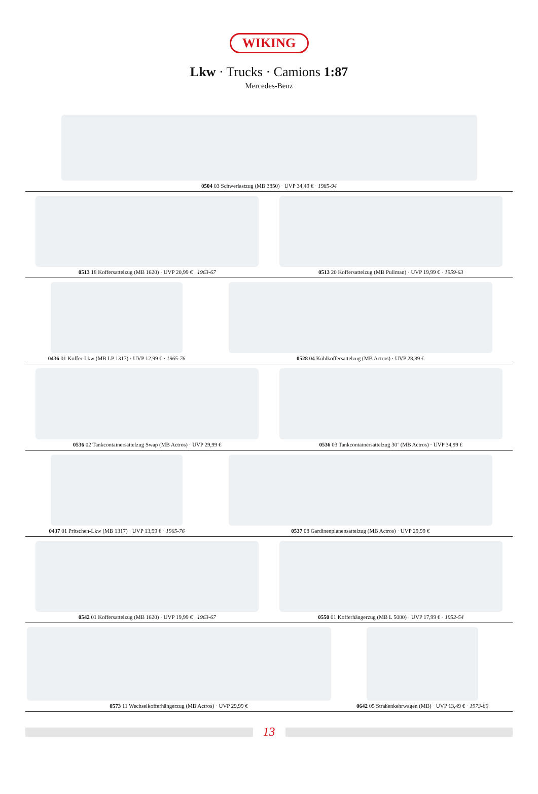WIKING
Lkw · Trucks · Camions 1:87
Mercedes-Benz
0504 03 Schwerlastzug (MB 3850) · UVP 34,49 € · 1985-94
0513 18 Koffersattelzug (MB 1620) · UVP 20,99 € · 1963-67
0513 20 Koffersattelzug (MB Pullman) · UVP 19,99 € · 1959-63
0436 01 Koffer-Lkw (MB LP 1317) · UVP 12,99 € · 1965-76
0528 04 Kühlkoffersattelzug (MB Actros) · UVP 28,89 €
0536 02 Tankcontainersattelzug Swap (MB Actros) · UVP 29,99 €
0536 03 Tankcontainersattelzug 30‘ (MB Actros) · UVP 34,99 €
0437 01 Pritschen-Lkw (MB 1317) · UVP 13,99 € · 1965-76
0537 08 Gardinenplanensattelzug (MB Actros) · UVP 29,99 €
0542 01 Koffersattelzug (MB 1620) · UVP 19,99 € · 1963-67
0550 01 Kofferhängerzug (MB L 5000) · UVP 17,99 € · 1952-54
0573 11 Wechselkofferhängerzug (MB Actros) · UVP 29,99 €
0642 05 Straßenkehrwagen (MB) · UVP 13,49 € · 1973-80
13